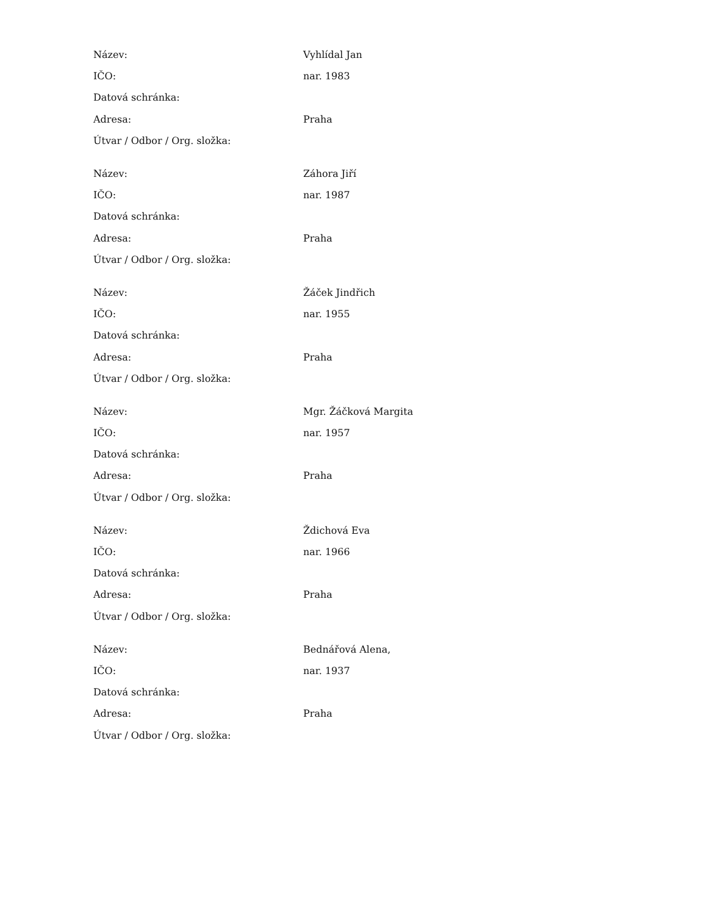| Název: | Vyhlídal Jan |
| IČO: | nar. 1983 |
| Datová schránka: | |
| Adresa: | Praha |
| Útvar / Odbor / Org. složka: | |
| Název: | Záhora Jiří |
| IČO: | nar. 1987 |
| Datová schránka: | |
| Adresa: | Praha |
| Útvar / Odbor / Org. složka: | |
| Název: | Žáček Jindřich |
| IČO: | nar. 1955 |
| Datová schránka: | |
| Adresa: | Praha |
| Útvar / Odbor / Org. složka: | |
| Název: | Mgr. Žáčková Margita |
| IČO: | nar. 1957 |
| Datová schránka: | |
| Adresa: | Praha |
| Útvar / Odbor / Org. složka: | |
| Název: | Ždichová Eva |
| IČO: | nar. 1966 |
| Datová schránka: | |
| Adresa: | Praha |
| Útvar / Odbor / Org. složka: | |
| Název: | Bednářová Alena, |
| IČO: | nar. 1937 |
| Datová schránka: | |
| Adresa: | Praha |
| Útvar / Odbor / Org. složka: | |